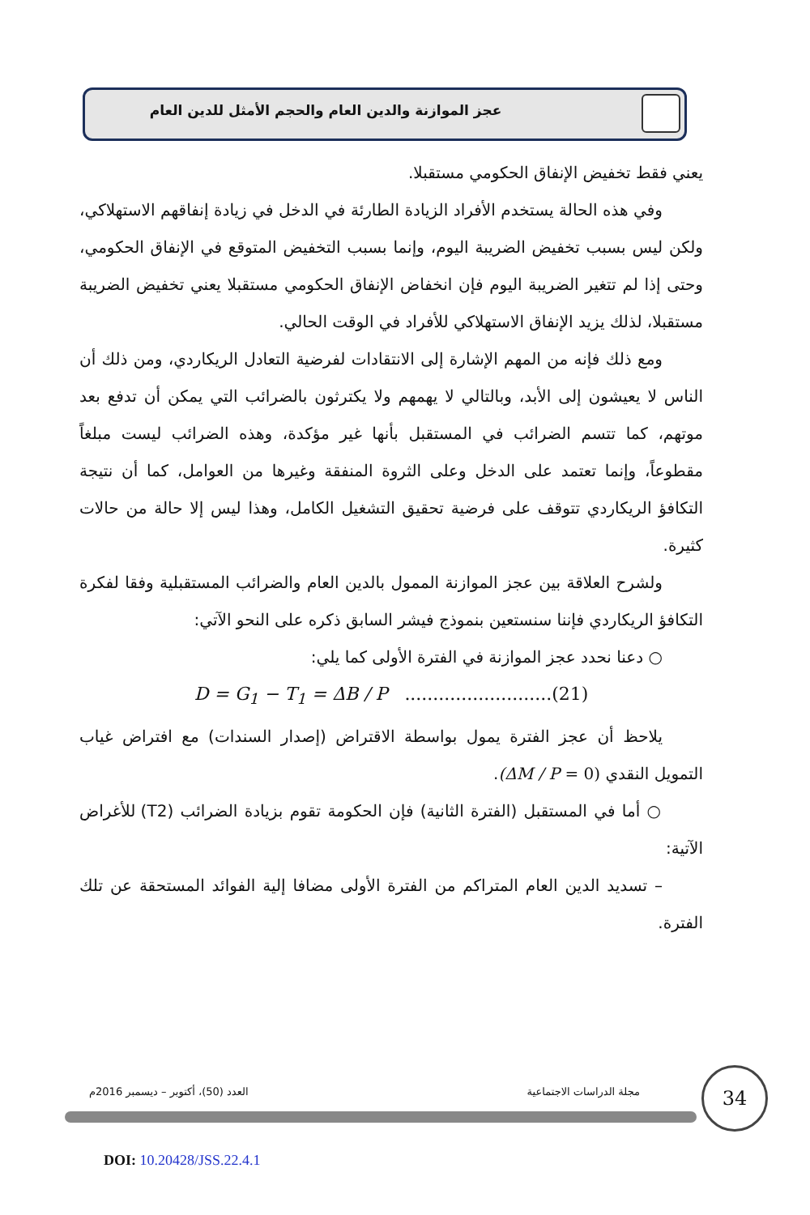عجز الموازنة والدين العام والحجم الأمثل للدين العام
يعني فقط تخفيض الإنفاق الحكومي مستقبلا.
وفي هذه الحالة يستخدم الأفراد الزيادة الطارئة في الدخل في زيادة إنفاقهم الاستهلاكي، ولكن ليس بسبب تخفيض الضريبة اليوم، وإنما بسبب التخفيض المتوقع في الإنفاق الحكومي، وحتى إذا لم تتغير الضريبة اليوم فإن انخفاض الإنفاق الحكومي مستقبلا يعني تخفيض الضريبة مستقبلا، لذلك يزيد الإنفاق الاستهلاكي للأفراد في الوقت الحالي.
ومع ذلك فإنه من المهم الإشارة إلى الانتقادات لفرضية التعادل الريكاردي، ومن ذلك أن الناس لا يعيشون إلى الأبد، وبالتالي لا يهمهم ولا يكترثون بالضرائب التي يمكن أن تدفع بعد موتهم، كما تتسم الضرائب في المستقبل بأنها غير مؤكدة، وهذه الضرائب ليست مبلغاً مقطوعاً، وإنما تعتمد على الدخل وعلى الثروة المنفقة وغيرها من العوامل، كما أن نتيجة التكافؤ الريكاردي تتوقف على فرضية تحقيق التشغيل الكامل، وهذا ليس إلا حالة من حالات كثيرة.
ولشرح العلاقة بين عجز الموازنة الممول بالدين العام والضرائب المستقبلية وفقا لفكرة التكافؤ الريكاردي فإننا سنستعين بنموذج فيشر السابق ذكره على النحو الآتي:
○ دعنا نحدد عجز الموازنة في الفترة الأولى كما يلي:
D = G<sub>1</sub> − T<sub>1</sub> = ΔB / P ..........................(21)
يلاحظ أن عجز الفترة يمول بواسطة الاقتراض (إصدار السندات) مع افتراض غياب التمويل النقدي (ΔM / P = 0).
○ أما في المستقبل (الفترة الثانية) فإن الحكومة تقوم بزيادة الضرائب (T2) للأغراض الآتية:
– تسديد الدين العام المتراكم من الفترة الأولى مضافا إلية الفوائد المستحقة عن تلك الفترة.
مجلة الدراسات الاجتماعية العدد (50)، أكتوبر – ديسمبر 2016م
34
DOI: 10.20428/JSS.22.4.1